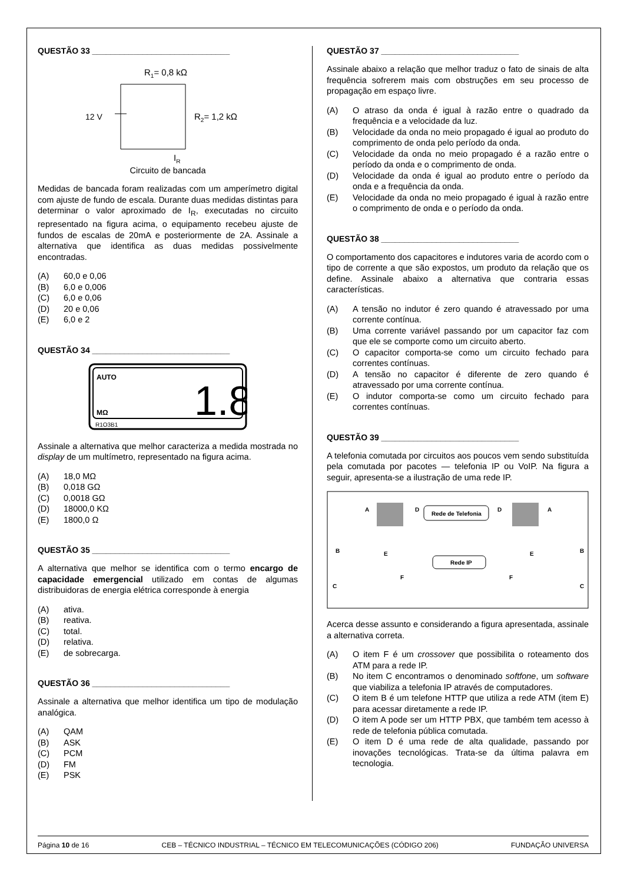QUESTÃO 33 ______________________________
R1= 0,8 kΩ
12 V
R2= 1,2 kΩ
IR
Circuito de bancada
Medidas de bancada foram realizadas com um amperímetro digital com ajuste de fundo de escala. Durante duas medidas distintas para determinar o valor aproximado de I<sub>R</sub>, executadas no circuito representado na figura acima, o equipamento recebeu ajuste de fundos de escalas de 20mA e posteriormente de 2A. Assinale a alternativa que identifica as duas medidas possivelmente encontradas.
(A) 60,0 e 0,06
(B) 6,0 e 0,006
(C) 6,0 e 0,06
(D) 20 e 0,06
(E) 6,0 e 2
QUESTÃO 34 ______________________________
AUTO
MΩ
1.8
R1O3B1
Assinale a alternativa que melhor caracteriza a medida mostrada no display de um multímetro, representado na figura acima.
(A) 18,0 MΩ
(B) 0,018 GΩ
(C) 0,0018 GΩ
(D) 18000,0 KΩ
(E) 1800,0 Ω
QUESTÃO 35 ______________________________
A alternativa que melhor se identifica com o termo encargo de capacidade emergencial utilizado em contas de algumas distribuidoras de energia elétrica corresponde à energia
(A) ativa.
(B) reativa.
(C) total.
(D) relativa.
(E) de sobrecarga.
QUESTÃO 36 ______________________________
Assinale a alternativa que melhor identifica um tipo de modulação analógica.
(A) QAM
(B) ASK
(C) PCM
(D) FM
(E) PSK
QUESTÃO 37 ______________________________
Assinale abaixo a relação que melhor traduz o fato de sinais de alta frequência sofrerem mais com obstruções em seu processo de propagação em espaço livre.
(A) O atraso da onda é igual à razão entre o quadrado da frequência e a velocidade da luz.
(B) Velocidade da onda no meio propagado é igual ao produto do comprimento de onda pelo período da onda.
(C) Velocidade da onda no meio propagado é a razão entre o período da onda e o comprimento de onda.
(D) Velocidade da onda é igual ao produto entre o período da onda e a frequência da onda.
(E) Velocidade da onda no meio propagado é igual à razão entre o comprimento de onda e o período da onda.
QUESTÃO 38 ______________________________
O comportamento dos capacitores e indutores varia de acordo com o tipo de corrente a que são expostos, um produto da relação que os define. Assinale abaixo a alternativa que contraria essas características.
(A) A tensão no indutor é zero quando é atravessado por uma corrente contínua.
(B) Uma corrente variável passando por um capacitor faz com que ele se comporte como um circuito aberto.
(C) O capacitor comporta-se como um circuito fechado para correntes contínuas.
(D) A tensão no capacitor é diferente de zero quando é atravessado por uma corrente contínua.
(E) O indutor comporta-se como um circuito fechado para correntes contínuas.
QUESTÃO 39 ______________________________
A telefonia comutada por circuitos aos poucos vem sendo substituída pela comutada por pacotes — telefonia IP ou VoIP. Na figura a seguir, apresenta-se a ilustração de uma rede IP.
A
A
D
D
Rede de Telefonia
B
B
E
E
Rede IP
F
F
C
C
Acerca desse assunto e considerando a figura apresentada, assinale a alternativa correta.
(A) O item F é um crossover que possibilita o roteamento dos ATM para a rede IP.
(B) No item C encontramos o denominado softfone, um software que viabiliza a telefonia IP através de computadores.
(C) O item B é um telefone HTTP que utiliza a rede ATM (item E) para acessar diretamente a rede IP.
(D) O item A pode ser um HTTP PBX, que também tem acesso à rede de telefonia pública comutada.
(E) O item D é uma rede de alta qualidade, passando por inovações tecnológicas. Trata-se da última palavra em tecnologia.
Página 10 de 16 CEB – TÉCNICO INDUSTRIAL – TÉCNICO EM TELECOMUNICAÇÕES (CÓDIGO 206) FUNDAÇÃO UNIVERSA